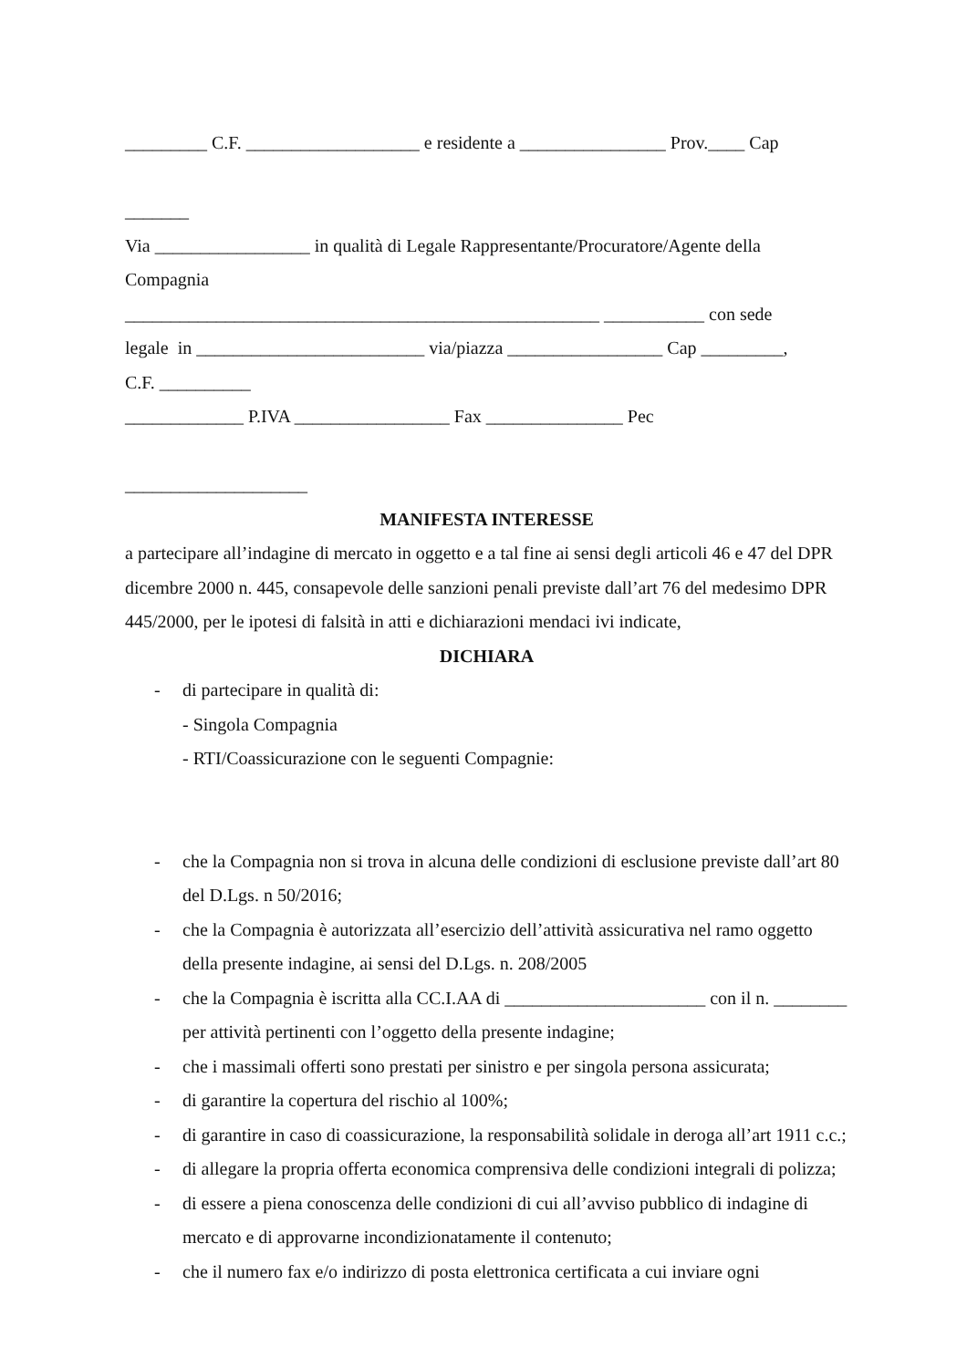_________ C.F. ___________________ e residente a ________________ Prov.____ Cap
_______
Via _________________ in qualità di Legale Rappresentante/Procuratore/Agente della
Compagnia
____________________________________________________ ___________ con sede
legale in _________________________ via/piazza _________________ Cap _________,
C.F. __________
_____________ P.IVA _________________ Fax _______________ Pec
____________________
MANIFESTA INTERESSE
a partecipare all’indagine di mercato in oggetto e a tal fine ai sensi degli articoli 46 e 47 del DPR dicembre 2000 n. 445, consapevole delle sanzioni penali previste dall’art 76 del medesimo DPR 445/2000, per le ipotesi di falsità in atti e dichiarazioni mendaci ivi indicate,
DICHIARA
- di partecipare in qualità di:
- Singola Compagnia
- RTI/Coassicurazione con le seguenti Compagnie:
- che la Compagnia non si trova in alcuna delle condizioni di esclusione previste dall’art 80 del D.Lgs. n 50/2016;
- che la Compagnia è autorizzata all’esercizio dell’attività assicurativa nel ramo oggetto della presente indagine, ai sensi del D.Lgs. n. 208/2005
- che la Compagnia è iscritta alla CC.I.AA di ______________________ con il n. ________ per attività pertinenti con l’oggetto della presente indagine;
- che i massimali offerti sono prestati per sinistro e per singola persona assicurata;
- di garantire la copertura del rischio al 100%;
- di garantire in caso di coassicurazione, la responsabilità solidale in deroga all’art 1911 c.c.;
- di allegare la propria offerta economica comprensiva delle condizioni integrali di polizza;
- di essere a piena conoscenza delle condizioni di cui all’avviso pubblico di indagine di mercato e di approvarne incondizionatamente il contenuto;
- che il numero fax e/o indirizzo di posta elettronica certificata a cui inviare ogni